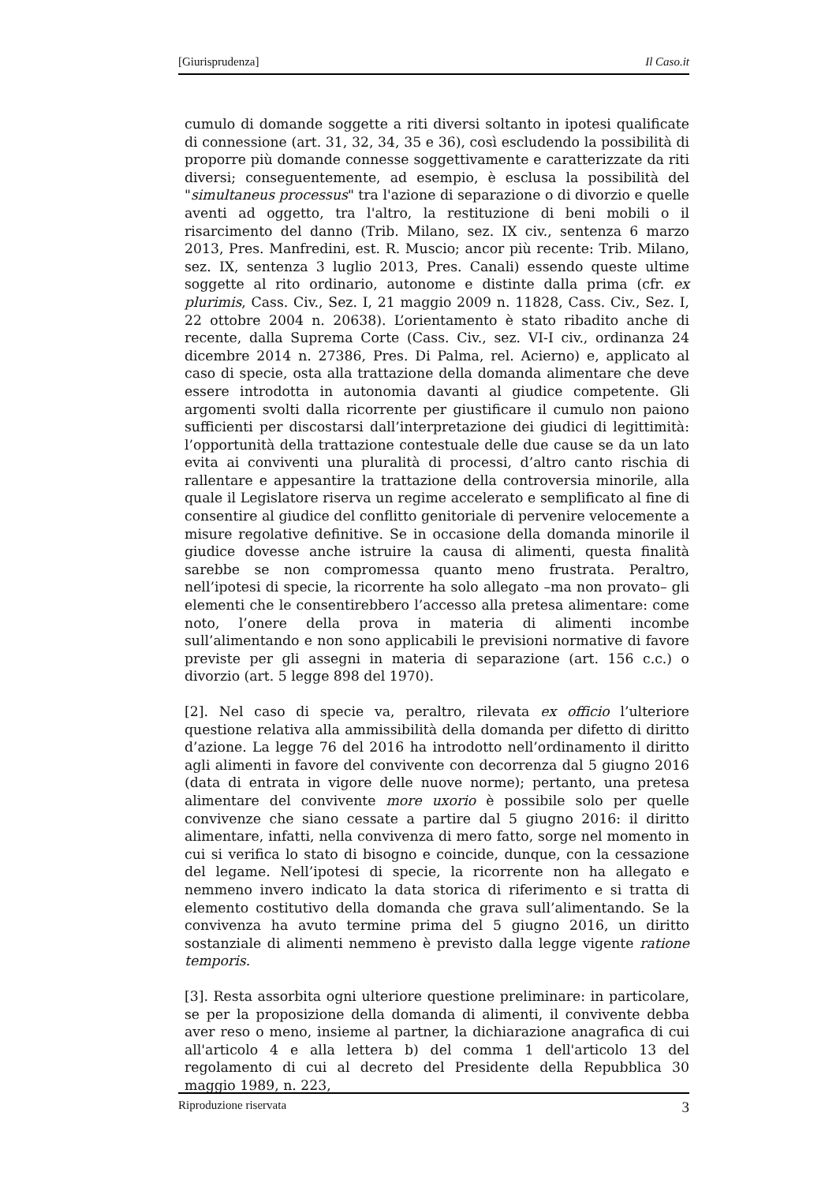[Giurisprudenza] Il Caso.it
cumulo di domande soggette a riti diversi soltanto in ipotesi qualificate di connessione (art. 31, 32, 34, 35 e 36), così escludendo la possibilità di proporre più domande connesse soggettivamente e caratterizzate da riti diversi; conseguentemente, ad esempio, è esclusa la possibilità del "simultaneus processus" tra l'azione di separazione o di divorzio e quelle aventi ad oggetto, tra l'altro, la restituzione di beni mobili o il risarcimento del danno (Trib. Milano, sez. IX civ., sentenza 6 marzo 2013, Pres. Manfredini, est. R. Muscio; ancor più recente: Trib. Milano, sez. IX, sentenza 3 luglio 2013, Pres. Canali) essendo queste ultime soggette al rito ordinario, autonome e distinte dalla prima (cfr. ex plurimis, Cass. Civ., Sez. I, 21 maggio 2009 n. 11828, Cass. Civ., Sez. I, 22 ottobre 2004 n. 20638). L’orientamento è stato ribadito anche di recente, dalla Suprema Corte (Cass. Civ., sez. VI-I civ., ordinanza 24 dicembre 2014 n. 27386, Pres. Di Palma, rel. Acierno) e, applicato al caso di specie, osta alla trattazione della domanda alimentare che deve essere introdotta in autonomia davanti al giudice competente. Gli argomenti svolti dalla ricorrente per giustificare il cumulo non paiono sufficienti per discostarsi dall’interpretazione dei giudici di legittimità: l’opportunità della trattazione contestuale delle due cause se da un lato evita ai conviventi una pluralità di processi, d’altro canto rischia di rallentare e appesantire la trattazione della controversia minorile, alla quale il Legislatore riserva un regime accelerato e semplificato al fine di consentire al giudice del conflitto genitoriale di pervenire velocemente a misure regolative definitive. Se in occasione della domanda minorile il giudice dovesse anche istruire la causa di alimenti, questa finalità sarebbe se non compromessa quanto meno frustrata. Peraltro, nell’ipotesi di specie, la ricorrente ha solo allegato –ma non provato– gli elementi che le consentirebbero l’accesso alla pretesa alimentare: come noto, l’onere della prova in materia di alimenti incombe sull’alimentando e non sono applicabili le previsioni normative di favore previste per gli assegni in materia di separazione (art. 156 c.c.) o divorzio (art. 5 legge 898 del 1970).
[2]. Nel caso di specie va, peraltro, rilevata ex officio l’ulteriore questione relativa alla ammissibilità della domanda per difetto di diritto d’azione. La legge 76 del 2016 ha introdotto nell’ordinamento il diritto agli alimenti in favore del convivente con decorrenza dal 5 giugno 2016 (data di entrata in vigore delle nuove norme); pertanto, una pretesa alimentare del convivente more uxorio è possibile solo per quelle convivenze che siano cessate a partire dal 5 giugno 2016: il diritto alimentare, infatti, nella convivenza di mero fatto, sorge nel momento in cui si verifica lo stato di bisogno e coincide, dunque, con la cessazione del legame. Nell’ipotesi di specie, la ricorrente non ha allegato e nemmeno invero indicato la data storica di riferimento e si tratta di elemento costitutivo della domanda che grava sull’alimentando. Se la convivenza ha avuto termine prima del 5 giugno 2016, un diritto sostanziale di alimenti nemmeno è previsto dalla legge vigente ratione temporis.
[3]. Resta assorbita ogni ulteriore questione preliminare: in particolare, se per la proposizione della domanda di alimenti, il convivente debba aver reso o meno, insieme al partner, la dichiarazione anagrafica di cui all'articolo 4 e alla lettera b) del comma 1 dell'articolo 13 del regolamento di cui al decreto del Presidente della Repubblica 30 maggio 1989, n. 223,
Riproduzione riservata 3